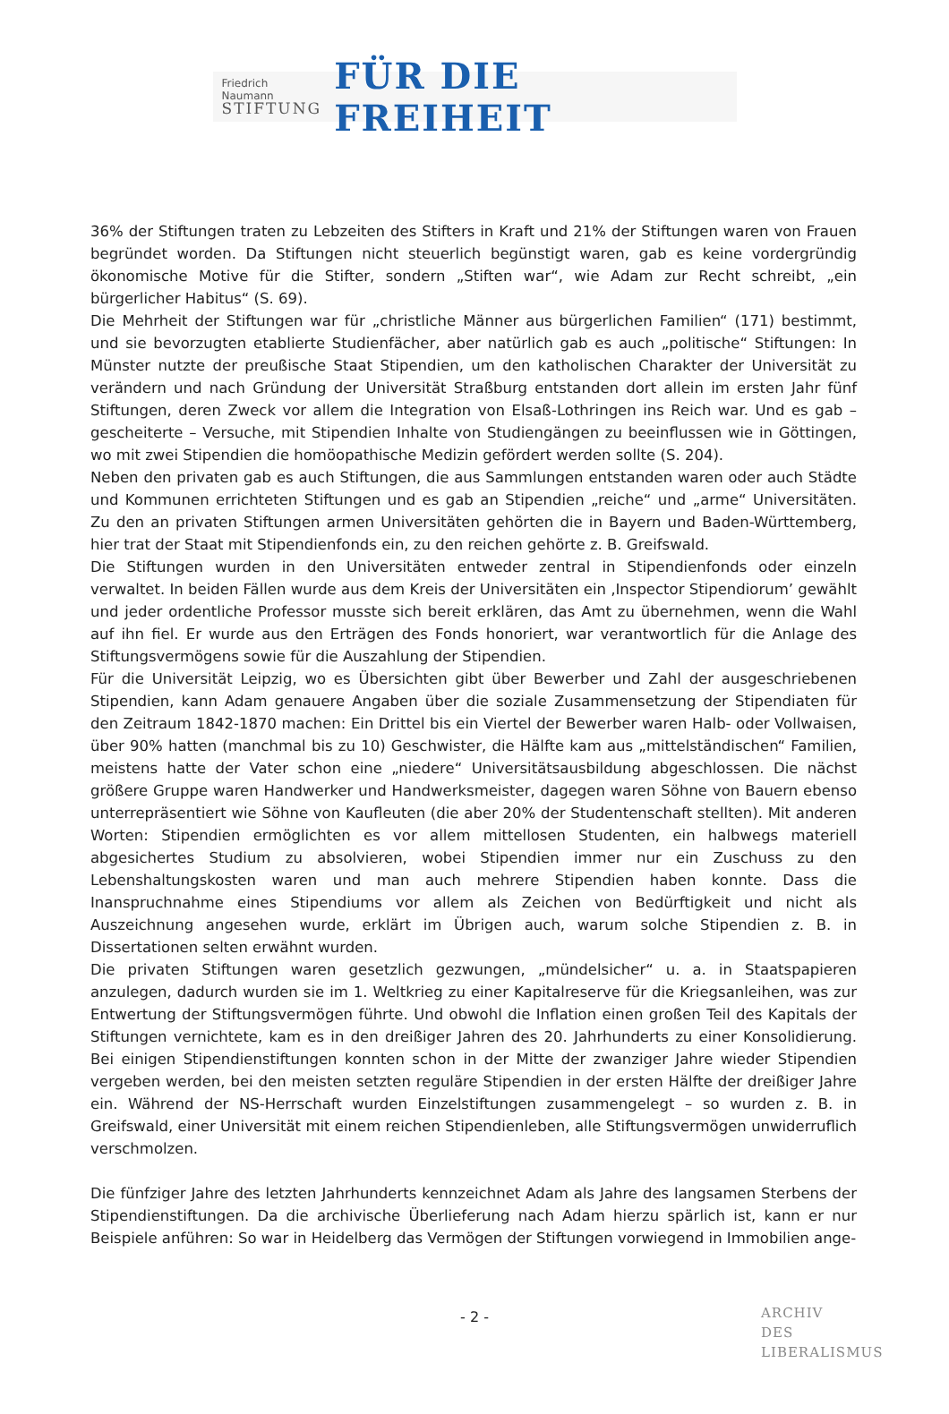Friedrich Naumann
STIFTUNG
FÜR DIE FREIHEIT
36% der Stiftungen traten zu Lebzeiten des Stifters in Kraft und 21% der Stiftungen waren von Frauen begründet worden. Da Stiftungen nicht steuerlich begünstigt waren, gab es keine vordergründig ökonomische Motive für die Stifter, sondern „Stiften war“, wie Adam zur Recht schreibt, „ein bürgerlicher Habitus“ (S. 69).
Die Mehrheit der Stiftungen war für „christliche Männer aus bürgerlichen Familien“ (171) bestimmt, und sie bevorzugten etablierte Studienfächer, aber natürlich gab es auch „politische“ Stiftungen: In Münster nutzte der preußische Staat Stipendien, um den katholischen Charakter der Universität zu verändern und nach Gründung der Universität Straßburg entstanden dort allein im ersten Jahr fünf Stiftungen, deren Zweck vor allem die Integration von Elsaß-Lothringen ins Reich war. Und es gab – gescheiterte – Versuche, mit Stipendien Inhalte von Studiengängen zu beeinflussen wie in Göttingen, wo mit zwei Stipendien die homöopathische Medizin gefördert werden sollte (S. 204).
Neben den privaten gab es auch Stiftungen, die aus Sammlungen entstanden waren oder auch Städte und Kommunen errichteten Stiftungen und es gab an Stipendien „reiche“ und „arme“ Universitäten. Zu den an privaten Stiftungen armen Universitäten gehörten die in Bayern und Baden-Württemberg, hier trat der Staat mit Stipendienfonds ein, zu den reichen gehörte z. B. Greifswald.
Die Stiftungen wurden in den Universitäten entweder zentral in Stipendienfonds oder einzeln verwaltet. In beiden Fällen wurde aus dem Kreis der Universitäten ein ‚Inspector Stipendiorum’ gewählt und jeder ordentliche Professor musste sich bereit erklären, das Amt zu übernehmen, wenn die Wahl auf ihn fiel. Er wurde aus den Erträgen des Fonds honoriert, war verantwortlich für die Anlage des Stiftungsvermögens sowie für die Auszahlung der Stipendien.
Für die Universität Leipzig, wo es Übersichten gibt über Bewerber und Zahl der ausgeschriebenen Stipendien, kann Adam genauere Angaben über die soziale Zusammensetzung der Stipendiaten für den Zeitraum 1842-1870 machen: Ein Drittel bis ein Viertel der Bewerber waren Halb- oder Vollwaisen, über 90% hatten (manchmal bis zu 10) Geschwister, die Hälfte kam aus „mittelständischen“ Familien, meistens hatte der Vater schon eine „niedere“ Universitätsausbildung abgeschlossen. Die nächst größere Gruppe waren Handwerker und Handwerksmeister, dagegen waren Söhne von Bauern ebenso unterrepräsentiert wie Söhne von Kaufleuten (die aber 20% der Studentenschaft stellten). Mit anderen Worten: Stipendien ermöglichten es vor allem mittellosen Studenten, ein halbwegs materiell abgesichertes Studium zu absolvieren, wobei Stipendien immer nur ein Zuschuss zu den Lebenshaltungskosten waren und man auch mehrere Stipendien haben konnte. Dass die Inanspruchnahme eines Stipendiums vor allem als Zeichen von Bedürftigkeit und nicht als Auszeichnung angesehen wurde, erklärt im Übrigen auch, warum solche Stipendien z. B. in Dissertationen selten erwähnt wurden.
Die privaten Stiftungen waren gesetzlich gezwungen, „mündelsicher“ u. a. in Staatspapieren anzulegen, dadurch wurden sie im 1. Weltkrieg zu einer Kapitalreserve für die Kriegsanleihen, was zur Entwertung der Stiftungsvermögen führte. Und obwohl die Inflation einen großen Teil des Kapitals der Stiftungen vernichtete, kam es in den dreißiger Jahren des 20. Jahrhunderts zu einer Konsolidierung. Bei einigen Stipendienstiftungen konnten schon in der Mitte der zwanziger Jahre wieder Stipendien vergeben werden, bei den meisten setzten reguläre Stipendien in der ersten Hälfte der dreißiger Jahre ein. Während der NS-Herrschaft wurden Einzelstiftungen zusammengelegt – so wurden z. B. in Greifswald, einer Universität mit einem reichen Stipendienleben, alle Stiftungsvermögen unwiderruflich verschmolzen.
Die fünfziger Jahre des letzten Jahrhunderts kennzeichnet Adam als Jahre des langsamen Sterbens der Stipendienstiftungen. Da die archivische Überlieferung nach Adam hierzu spärlich ist, kann er nur Beispiele anführen: So war in Heidelberg das Vermögen der Stiftungen vorwiegend in Immobilien ange-
- 2 -
ARCHIV
DES
LIBERALISMUS